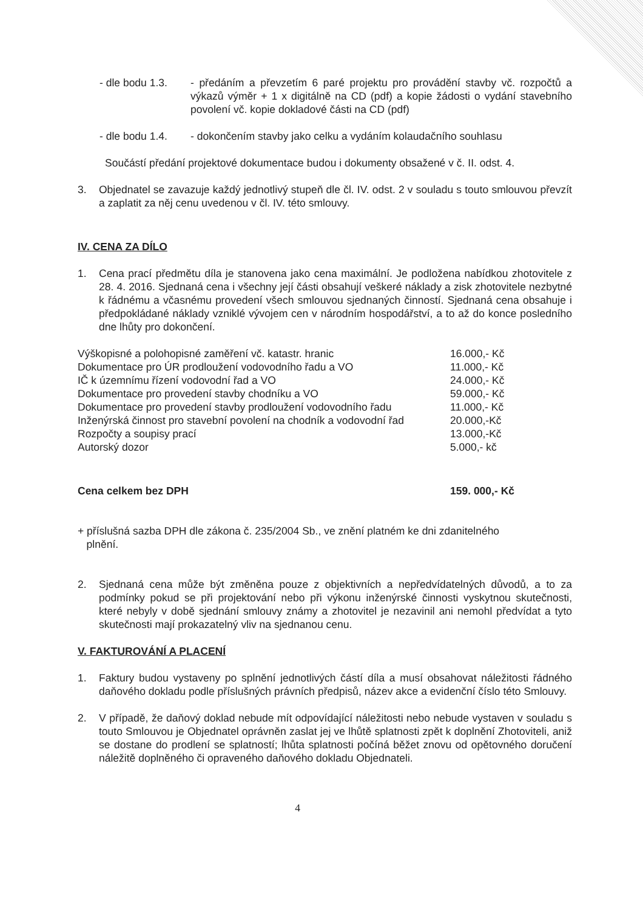- dle bodu 1.3.
- předáním a převzetím 6 paré projektu pro provádění stavby vč. rozpočtů a výkazů výměr + 1 x digitálně na CD (pdf) a kopie žádosti o vydání stavebního povolení vč. kopie dokladové části na CD (pdf)
- dle bodu 1.4.
- dokončením stavby jako celku a vydáním kolaudačního souhlasu
Součástí předání projektové dokumentace budou i dokumenty obsažené v č. II. odst. 4.
3. Objednatel se zavazuje každý jednotlivý stupeň dle čl. IV. odst. 2 v souladu s touto smlouvou převzít a zaplatit za něj cenu uvedenou v čl. IV. této smlouvy.
IV. CENA ZA DÍLO
1. Cena prací předmětu díla je stanovena jako cena maximální. Je podložena nabídkou zhotovitele z 28. 4. 2016. Sjednaná cena i všechny její části obsahují veškeré náklady a zisk zhotovitele nezbytné k řádnému a včasnému provedení všech smlouvou sjednaných činností. Sjednaná cena obsahuje i předpokládané náklady vzniklé vývojem cen v národním hospodářství, a to až do konce posledního dne lhůty pro dokončení.
| Výškopisné a polohopisné zaměření vč. katastr. hranic | 16.000,- Kč |
| Dokumentace pro ÚR prodloužení vodovodního řadu a VO | 11.000,- Kč |
| IČ k územnímu řízení vodovodní řad a VO | 24.000,- Kč |
| Dokumentace pro provedení stavby chodníku a VO | 59.000,- Kč |
| Dokumentace pro provedení stavby prodloužení vodovodního řadu | 11.000,- Kč |
| Inženýrská činnost pro stavební povolení na chodník a vodovodní řad | 20.000,-Kč |
| Rozpočty a soupisy prací | 13.000,-Kč |
| Autorský dozor | 5.000,- kč |
| Cena celkem bez DPH | 159. 000,- Kč |
+ příslušná sazba DPH dle zákona č. 235/2004 Sb., ve znění platném ke dni zdanitelného
plnění.
2. Sjednaná cena může být změněna pouze z objektivních a nepředvídatelných důvodů, a to za podmínky pokud se při projektování nebo při výkonu inženýrské činnosti vyskytnou skutečnosti, které nebyly v době sjednání smlouvy známy a zhotovitel je nezavinil ani nemohl předvídat a tyto skutečnosti mají prokazatelný vliv na sjednanou cenu.
V. FAKTUROVÁNÍ A PLACENÍ
1. Faktury budou vystaveny po splnění jednotlivých částí díla a musí obsahovat náležitosti řádného daňového dokladu podle příslušných právních předpisů, název akce a evidenční číslo této Smlouvy.
2. V případě, že daňový doklad nebude mít odpovídající náležitosti nebo nebude vystaven v souladu s touto Smlouvou je Objednatel oprávněn zaslat jej ve lhůtě splatnosti zpět k doplnění Zhotoviteli, aniž se dostane do prodlení se splatností; lhůta splatnosti počíná běžet znovu od opětovného doručení náležitě doplněného či opraveného daňového dokladu Objednateli.
4